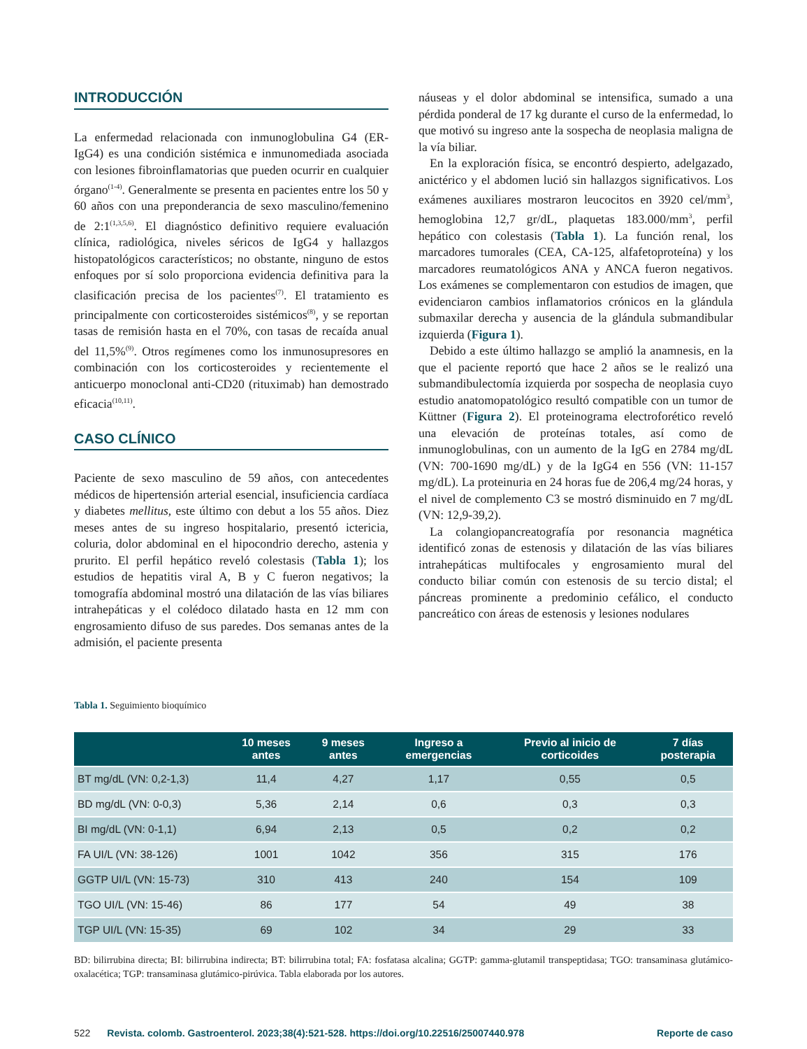INTRODUCCIÓN
La enfermedad relacionada con inmunoglobulina G4 (ER-IgG4) es una condición sistémica e inmunomediada asociada con lesiones fibroinflamatorias que pueden ocurrir en cualquier órgano<sup>(1-4)</sup>. Generalmente se presenta en pacientes entre los 50 y 60 años con una preponderancia de sexo masculino/femenino de 2:1<sup>(1,3,5,6)</sup>. El diagnóstico definitivo requiere evaluación clínica, radiológica, niveles séricos de IgG4 y hallazgos histopatológicos característicos; no obstante, ninguno de estos enfoques por sí solo proporciona evidencia definitiva para la clasificación precisa de los pacientes<sup>(7)</sup>. El tratamiento es principalmente con corticosteroides sistémicos<sup>(8)</sup>, y se reportan tasas de remisión hasta en el 70%, con tasas de recaída anual del 11,5%<sup>(9)</sup>. Otros regímenes como los inmunosupresores en combinación con los corticosteroides y recientemente el anticuerpo monoclonal anti-CD20 (rituximab) han demostrado eficacia<sup>(10,11)</sup>.
CASO CLÍNICO
Paciente de sexo masculino de 59 años, con antecedentes médicos de hipertensión arterial esencial, insuficiencia cardíaca y diabetes mellitus, este último con debut a los 55 años. Diez meses antes de su ingreso hospitalario, presentó ictericia, coluria, dolor abdominal en el hipocondrio derecho, astenia y prurito. El perfil hepático reveló colestasis (Tabla 1); los estudios de hepatitis viral A, B y C fueron negativos; la tomografía abdominal mostró una dilatación de las vías biliares intrahepáticas y el colédoco dilatado hasta en 12 mm con engrosamiento difuso de sus paredes. Dos semanas antes de la admisión, el paciente presenta
náuseas y el dolor abdominal se intensifica, sumado a una pérdida ponderal de 17 kg durante el curso de la enfermedad, lo que motivó su ingreso ante la sospecha de neoplasia maligna de la vía biliar.
En la exploración física, se encontró despierto, adelgazado, anictérico y el abdomen lució sin hallazgos significativos. Los exámenes auxiliares mostraron leucocitos en 3920 cel/mm<sup>3</sup>, hemoglobina 12,7 gr/dL, plaquetas 183.000/mm<sup>3</sup>, perfil hepático con colestasis (Tabla 1). La función renal, los marcadores tumorales (CEA, CA-125, alfafetoproteína) y los marcadores reumatológicos ANA y ANCA fueron negativos. Los exámenes se complementaron con estudios de imagen, que evidenciaron cambios inflamatorios crónicos en la glándula submaxilar derecha y ausencia de la glándula submandibular izquierda (Figura 1).
Debido a este último hallazgo se amplió la anamnesis, en la que el paciente reportó que hace 2 años se le realizó una submandibulectomía izquierda por sospecha de neoplasia cuyo estudio anatomopatológico resultó compatible con un tumor de Küttner (Figura 2). El proteinograma electroforético reveló una elevación de proteínas totales, así como de inmunoglobulinas, con un aumento de la IgG en 2784 mg/dL (VN: 700-1690 mg/dL) y de la IgG4 en 556 (VN: 11-157 mg/dL). La proteinuria en 24 horas fue de 206,4 mg/24 horas, y el nivel de complemento C3 se mostró disminuido en 7 mg/dL (VN: 12,9-39,2).
La colangiopancreatografía por resonancia magnética identificó zonas de estenosis y dilatación de las vías biliares intrahepáticas multifocales y engrosamiento mural del conducto biliar común con estenosis de su tercio distal; el páncreas prominente a predominio cefálico, el conducto pancreático con áreas de estenosis y lesiones nodulares
Tabla 1. Seguimiento bioquímico
| | 10 meses antes | 9 meses antes | Ingreso a emergencias | Previo al inicio de corticoides | 7 días posterapia |
| --- | --- | --- | --- | --- | --- |
| BT mg/dL (VN: 0,2-1,3) | 11,4 | 4,27 | 1,17 | 0,55 | 0,5 |
| BD mg/dL (VN: 0-0,3) | 5,36 | 2,14 | 0,6 | 0,3 | 0,3 |
| BI mg/dL (VN: 0-1,1) | 6,94 | 2,13 | 0,5 | 0,2 | 0,2 |
| FA UI/L (VN: 38-126) | 1001 | 1042 | 356 | 315 | 176 |
| GGTP UI/L (VN: 15-73) | 310 | 413 | 240 | 154 | 109 |
| TGO UI/L (VN: 15-46) | 86 | 177 | 54 | 49 | 38 |
| TGP UI/L (VN: 15-35) | 69 | 102 | 34 | 29 | 33 |
BD: bilirrubina directa; BI: bilirrubina indirecta; BT: bilirrubina total; FA: fosfatasa alcalina; GGTP: gamma-glutamil transpeptidasa; TGO: transaminasa glutámico-oxalacética; TGP: transaminasa glutámico-pirúvica. Tabla elaborada por los autores.
522 Revista. colomb. Gastroenterol. 2023;38(4):521-528. https://doi.org/10.22516/25007440.978 Reporte de caso